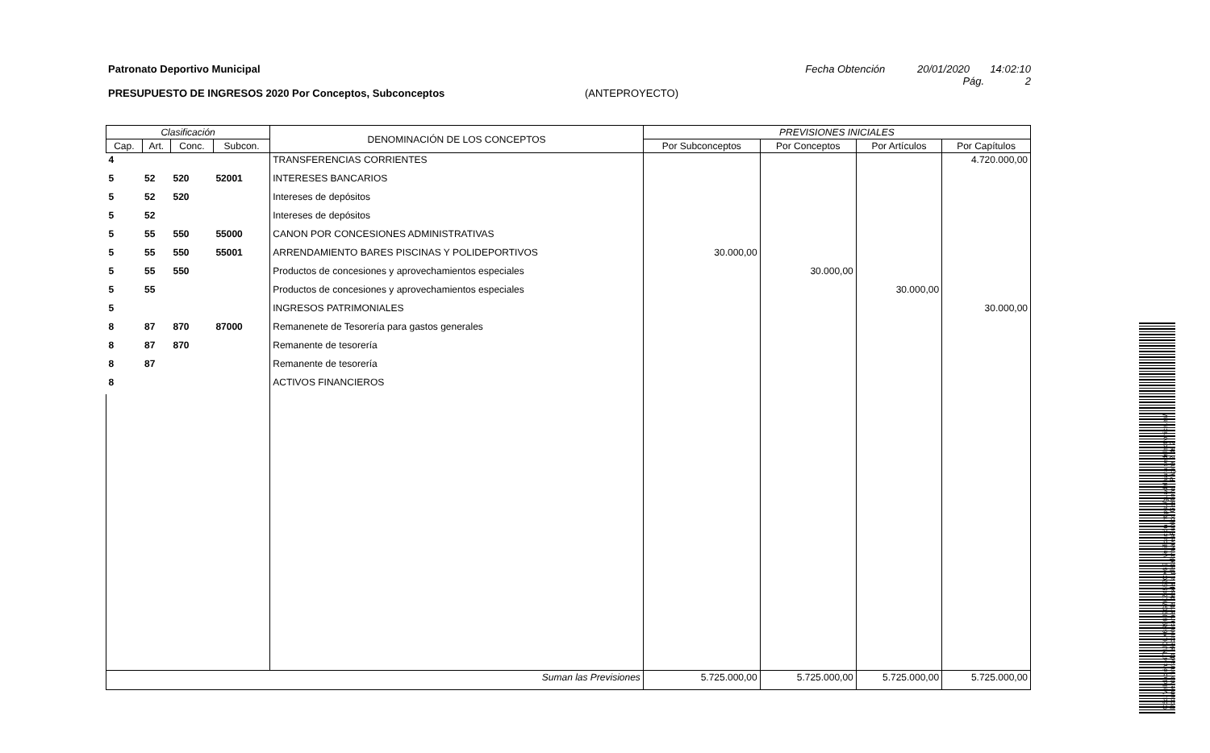Patronato Deportivo Municipal Fecha Obtención 20/01/2020 14:02:10
Pág. 2
PRESUPUESTO DE INGRESOS 2020 Por Conceptos, Subconceptos (ANTEPROYECTO)
| Clasificación | | | | DENOMINACIÓN DE LOS CONCEPTOS | PREVISIONES INICIALES | | | |
| --- | --- | --- | --- | --- | --- | --- | --- | --- |
| Cap. | Art. | Conc. | Subcon. | | Por Subconceptos | Por Conceptos | Por Artículos | Por Capítulos |
| 4 | | | | TRANSFERENCIAS CORRIENTES | | | | 4.720.000,00 |
| 5 | 52 | 520 | 52001 | INTERESES BANCARIOS | | | | |
| 5 | 52 | 520 | | Intereses de depósitos | | | | |
| 5 | 52 | | | Intereses de depósitos | | | | |
| 5 | 55 | 550 | 55000 | CANON POR CONCESIONES ADMINISTRATIVAS | | | | |
| 5 | 55 | 550 | 55001 | ARRENDAMIENTO BARES PISCINAS Y POLIDEPORTIVOS | 30.000,00 | | | |
| 5 | 55 | 550 | | Productos de concesiones y aprovechamientos especiales | | 30.000,00 | | |
| 5 | 55 | | | Productos de concesiones y aprovechamientos especiales | | | 30.000,00 | |
| 5 | | | | INGRESOS PATRIMONIALES | | | | 30.000,00 |
| 8 | 87 | 870 | 87000 | Remanenete de Tesorería para gastos generales | | | | |
| 8 | 87 | 870 | | Remanente de tesorería | | | | |
| 8 | 87 | | | Remanente de tesorería | | | | |
| 8 | | | | ACTIVOS FINANCIEROS | | | | |
| Suman las Previsiones | | | | | 5.725.000,00 | 5.725.000,00 | 5.725.000,00 | 5.725.000,00 |
Cód. Validación: 4TNJDLX6R96J9G7KZ4552CX6E | Verificación: https://guadalajara.sedelectronica.es/
Documento firmado electrónicamente desde la plataforma esPublico Gestiona | Página 2 de 2